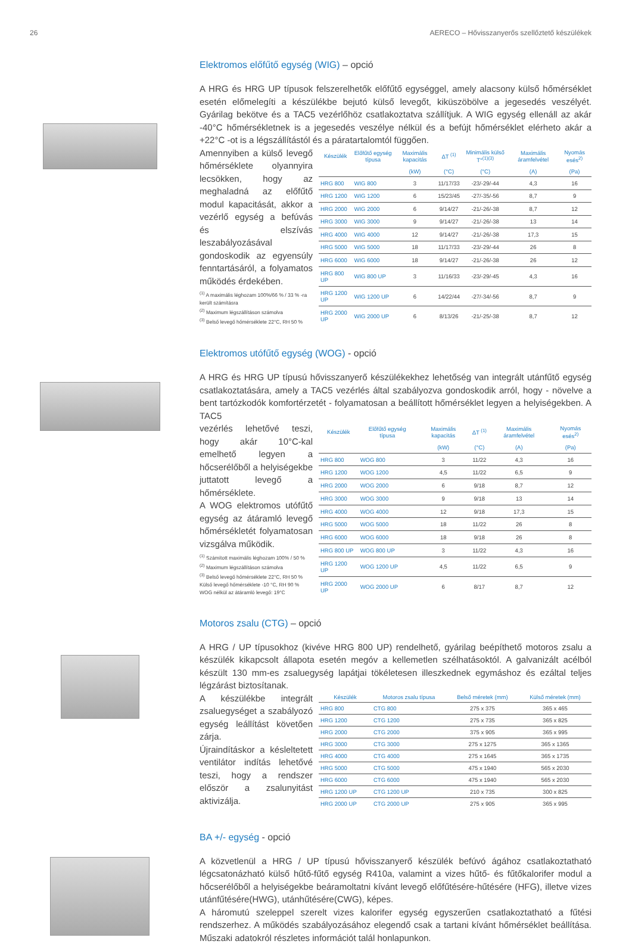26 AERECO – Hővisszanyerős szellőztető készülékek
Elektromos előfűtő egység (WIG) – opció
A HRG és HRG UP típusok felszerelhetők előfűtő egységgel, amely alacsony külső hőmérséklet esetén előmelegíti a készülékbe bejutó külső levegőt, kiküszöbölve a jegesedés veszélyét. Gyárilag bekötve és a TAC5 vezérlőhöz csatlakoztatva szállítjuk. A WIG egység ellenáll az akár -40°C hőmérsékletnek is a jegesedés veszélye nélkül és a befújt hőmérséklet elérheto akár a +22°C -ot is a légszállítástól és a páratartalomtól függően.
Amennyiben a külső levegő hőmérséklete olyannyira lecsökken, hogy az meghaladná az előfűtő modul kapacitását, akkor a vezérlő egység a befúvás és elszívás leszabályozásával gondoskodik az egyensúly fenntartásáról, a folyamatos működés érdekében.
<sup>(1)</sup> A maximális léghozam 100%/66 % / 33 % -ra került számításra
<sup>(2)</sup> Maximum légszállításon számolva
<sup>(3)</sup> Belső levegő hőmérséklete 22°C, RH 50 %
| Készülék | Előfűtő egység típusa | Maximális kapacitás | ΔT <sup>(1)</sup> | Minimális külső T°<sup>(1)(3)</sup> | Maximális áramfelvétel | Nyomás esés<sup>2)</sup> |
| --- | --- | --- | --- | --- | --- | --- |
| | | (kW) | (°C) | (°C) | (A) | (Pa) |
| HRG 800 | WIG 800 | 3 | 11/17/33 | -23/-29/-44 | 4,3 | 16 |
| HRG 1200 | WIG 1200 | 6 | 15/23/45 | -27/-35/-56 | 8,7 | 9 |
| HRG 2000 | WIG 2000 | 6 | 9/14/27 | -21/-26/-38 | 8,7 | 12 |
| HRG 3000 | WIG 3000 | 9 | 9/14/27 | -21/-26/-38 | 13 | 14 |
| HRG 4000 | WIG 4000 | 12 | 9/14/27 | -21/-26/-38 | 17,3 | 15 |
| HRG 5000 | WIG 5000 | 18 | 11/17/33 | -23/-29/-44 | 26 | 8 |
| HRG 6000 | WIG 6000 | 18 | 9/14/27 | -21/-26/-38 | 26 | 12 |
| HRG 800 UP | WIG 800 UP | 3 | 11/16/33 | -23/-29/-45 | 4,3 | 16 |
| HRG 1200 UP | WIG 1200 UP | 6 | 14/22/44 | -27/-34/-56 | 8,7 | 9 |
| HRG 2000 UP | WIG 2000 UP | 6 | 8/13/26 | -21/-25/-38 | 8,7 | 12 |
Elektromos utófűtő egység (WOG) - opció
A HRG és HRG UP típusú hővisszanyerő készülékekhez lehetőség van integrált utánfűtő egység csatlakoztatására, amely a TAC5 vezérlés által szabályozva gondoskodik arról, hogy - növelve a bent tartózkodók komfortérzetét - folyamatosan a beállított hőmérséklet legyen a helyiségekben. A TAC5
vezérlés lehetővé teszi, hogy akár 10°C-kal emelhető legyen a hőcserélőből a helyiségekbe juttatott levegő a hőmérséklete.
A WOG elektromos utófűtő egység az átáramló levegő hőmérsékletét folyamatosan vizsgálva működik.
<sup>(1)</sup> Számított maximális léghozam 100% / 50 %
<sup>(2)</sup> Maximum légszállításon számolva
<sup>(3)</sup> Belső levegő hőmérséklete 22°C, RH 50 %
Külső levegő hőmérséklete -10 °C, RH 90 %
WOG nélkül az átáramló levegő: 19°C
| Készülék | Előfűtő egység típusa | Maximális kapacitás | ΔT <sup>(1)</sup> | Maximális áramfelvétel | Nyomás esés<sup>2)</sup> |
| --- | --- | --- | --- | --- | --- |
| | | (kW) | (°C) | (A) | (Pa) |
| HRG 800 | WOG 800 | 3 | 11/22 | 4,3 | 16 |
| HRG 1200 | WOG 1200 | 4,5 | 11/22 | 6,5 | 9 |
| HRG 2000 | WOG 2000 | 6 | 9/18 | 8,7 | 12 |
| HRG 3000 | WOG 3000 | 9 | 9/18 | 13 | 14 |
| HRG 4000 | WOG 4000 | 12 | 9/18 | 17,3 | 15 |
| HRG 5000 | WOG 5000 | 18 | 11/22 | 26 | 8 |
| HRG 6000 | WOG 6000 | 18 | 9/18 | 26 | 8 |
| HRG 800 UP | WOG 800 UP | 3 | 11/22 | 4,3 | 16 |
| HRG 1200 UP | WOG 1200 UP | 4,5 | 11/22 | 6,5 | 9 |
| HRG 2000 UP | WOG 2000 UP | 6 | 8/17 | 8,7 | 12 |
Motoros zsalu (CTG) – opció
A HRG / UP típusokhoz (kivéve HRG 800 UP) rendelhető, gyárilag beépíthető motoros zsalu a készülék kikapcsolt állapota esetén megóv a kellemetlen szélhatásoktól. A galvanizált acélból készült 130 mm-es zsaluegység lapátjai tökéletesen illeszkednek egymáshoz és ezáltal teljes légzárást biztosítanak.
A készülékbe integrált zsaluegységet a szabályozó egység leállítást követően zárja.
Újraindításkor a késleltetett ventilátor indítás lehetővé teszi, hogy a rendszer először a zsalunyitást aktivizálja.
| Készülék | Motoros zsalu típusa | Belső méretek (mm) | Külső méretek (mm) |
| --- | --- | --- | --- |
| HRG 800 | CTG 800 | 275 x 375 | 365 x 465 |
| HRG 1200 | CTG 1200 | 275 x 735 | 365 x 825 |
| HRG 2000 | CTG 2000 | 375 x 905 | 365 x 995 |
| HRG 3000 | CTG 3000 | 275 x 1275 | 365 x 1365 |
| HRG 4000 | CTG 4000 | 275 x 1645 | 365 x 1735 |
| HRG 5000 | CTG 5000 | 475 x 1940 | 565 x 2030 |
| HRG 6000 | CTG 6000 | 475 x 1940 | 565 x 2030 |
| HRG 1200 UP | CTG 1200 UP | 210 x 735 | 300 x 825 |
| HRG 2000 UP | CTG 2000 UP | 275 x 905 | 365 x 995 |
BA +/- egység - opció
A közvetlenül a HRG / UP típusú hővisszanyerő készülék befúvó ágához csatlakoztatható légcsatonázható külső hűtő-fűtő egység R410a, valamint a vizes hűtő- és fűtőkalorifer modul a hőcserélőből a helyiségekbe beáramoltatni kívánt levegő előfűtésére-hűtésére (HFG), illetve vizes utánfűtésére(HWG), utánhűtésére(CWG), képes.
A háromutú szeleppel szerelt vizes kalorifer egység egyszerűen csatlakoztatható a fűtési rendszerhez. A működés szabályozásához elegendő csak a tartani kívánt hőmérséklet beállítása. Műszaki adatokról részletes információt talál honlapunkon.